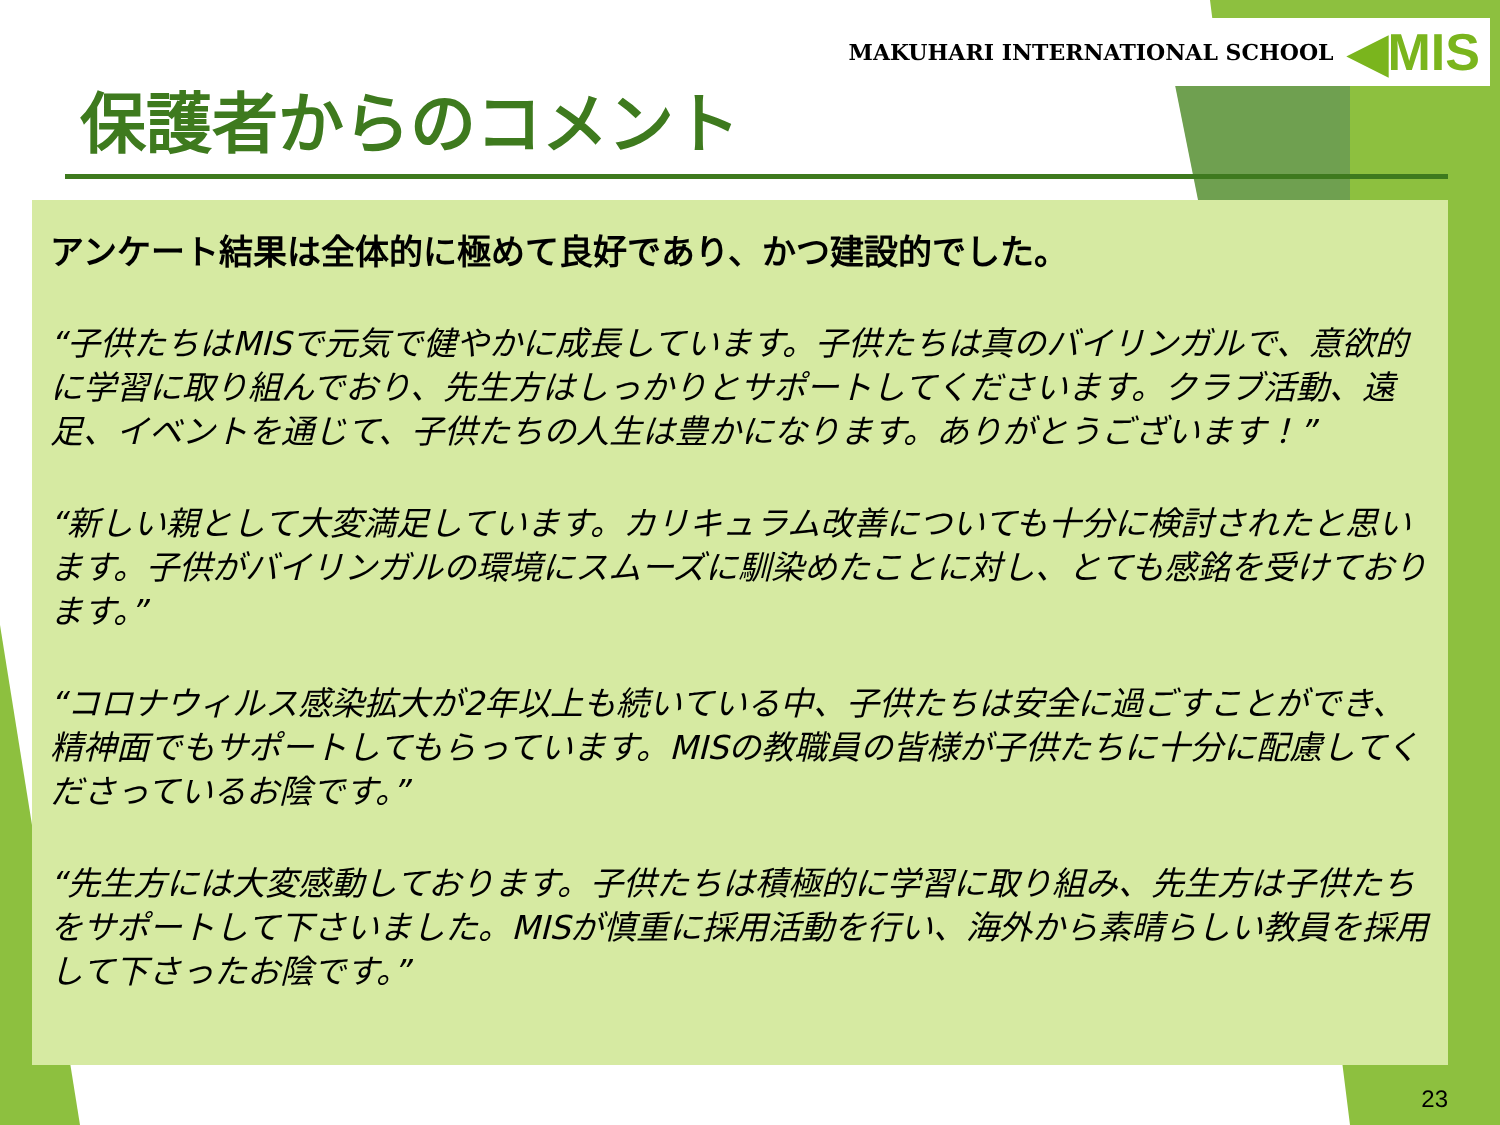MAKUHARI INTERNATIONAL SCHOOL ◀MIS
保護者からのコメント
アンケート結果は全体的に極めて良好であり、かつ建設的でした。
“子供たちはMISで元気で健やかに成長しています。子供たちは真のバイリンガルで、意欲的に学習に取り組んでおり、先生方はしっかりとサポートしてくださいます。クラブ活動、遠足、イベントを通じて、子供たちの人生は豊かになります。ありがとうございます！”
“新しい親として大変満足しています。カリキュラム改善についても十分に検討されたと思います。子供がバイリンガルの環境にスムーズに馴染めたことに対し、とても感銘を受けております。”
“コロナウィルス感染拡大が2年以上も続いている中、子供たちは安全に過ごすことができ、精神面でもサポートしてもらっています。MISの教職員の皆様が子供たちに十分に配慮してくださっているお陰です。”
“先生方には大変感動しております。子供たちは積極的に学習に取り組み、先生方は子供たちをサポートして下さいました。MISが慎重に採用活動を行い、海外から素晴らしい教員を採用して下さったお陰です。”
23